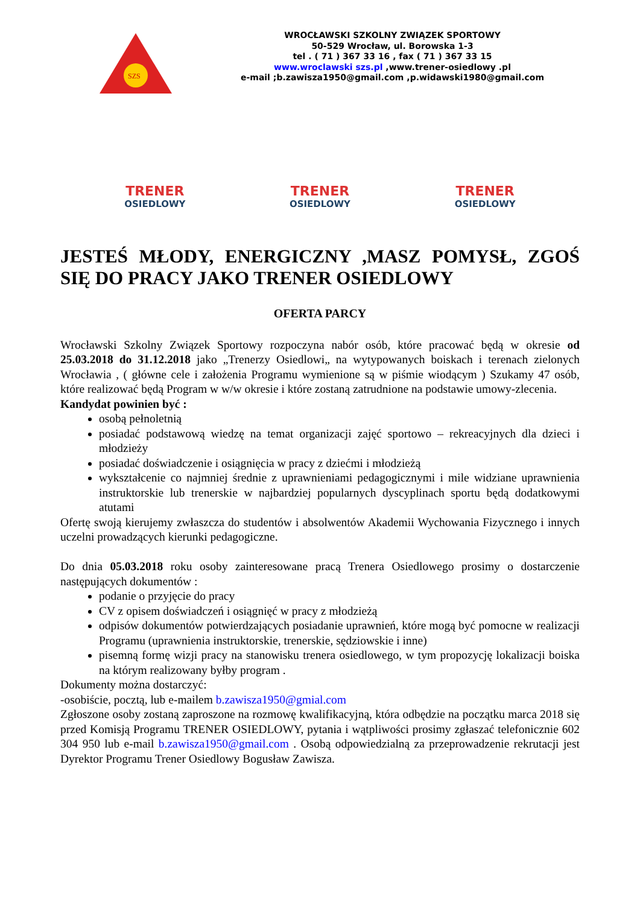SZS
WROCŁAWSKI SZKOLNY ZWIĄZEK SPORTOWY
50-529 Wrocław, ul. Borowska 1-3
tel . ( 71 ) 367 33 16 , fax ( 71 ) 367 33 15
www.wroclawski szs.pl ,www.trener-osiedlowy .pl
e-mail ;b.zawisza1950@gmail.com ,p.widawski1980@gmail.com
TRENER
OSIEDLOWY
TRENER
OSIEDLOWY
TRENER
OSIEDLOWY
JESTEŚ MŁODY, ENERGICZNY ,MASZ POMYSŁ, ZGOŚ SIĘ DO PRACY JAKO TRENER OSIEDLOWY
OFERTA PARCY
Wrocławski Szkolny Związek Sportowy rozpoczyna nabór osób, które pracować będą w okresie od 25.03.2018 do 31.12.2018 jako „Trenerzy Osiedlowi„ na wytypowanych boiskach i terenach zielonych Wrocławia , ( główne cele i założenia Programu wymienione są w piśmie wiodącym ) Szukamy 47 osób, które realizować będą Program w w/w okresie i które zostaną zatrudnione na podstawie umowy-zlecenia.
Kandydat powinien być :
osobą pełnoletnią
posiadać podstawową wiedzę na temat organizacji zajęć sportowo – rekreacyjnych dla dzieci i młodzieży
posiadać doświadczenie i osiągnięcia w pracy z dziećmi i młodzieżą
wykształcenie co najmniej średnie z uprawnieniami pedagogicznymi i mile widziane uprawnienia instruktorskie lub trenerskie w najbardziej popularnych dyscyplinach sportu będą dodatkowymi atutami
Ofertę swoją kierujemy zwłaszcza do studentów i absolwentów Akademii Wychowania Fizycznego i innych uczelni prowadzących kierunki pedagogiczne.
Do dnia 05.03.2018 roku osoby zainteresowane pracą Trenera Osiedlowego prosimy o dostarczenie następujących dokumentów :
podanie o przyjęcie do pracy
CV z opisem doświadczeń i osiągnięć w pracy z młodzieżą
odpisów dokumentów potwierdzających posiadanie uprawnień, które mogą być pomocne w realizacji Programu (uprawnienia instruktorskie, trenerskie, sędziowskie i inne)
pisemną formę wizji pracy na stanowisku trenera osiedlowego, w tym propozycję lokalizacji boiska na którym realizowany byłby program .
Dokumenty można dostarczyć:
-osobiście, pocztą, lub e-mailem b.zawisza1950@gmial.com
Zgłoszone osoby zostaną zaproszone na rozmowę kwalifikacyjną, która odbędzie na początku marca 2018 się przed Komisją Programu TRENER OSIEDLOWY, pytania i wątpliwości prosimy zgłaszać telefonicznie 602 304 950 lub e-mail b.zawisza1950@gmail.com . Osobą odpowiedzialną za przeprowadzenie rekrutacji jest Dyrektor Programu Trener Osiedlowy Bogusław Zawisza.